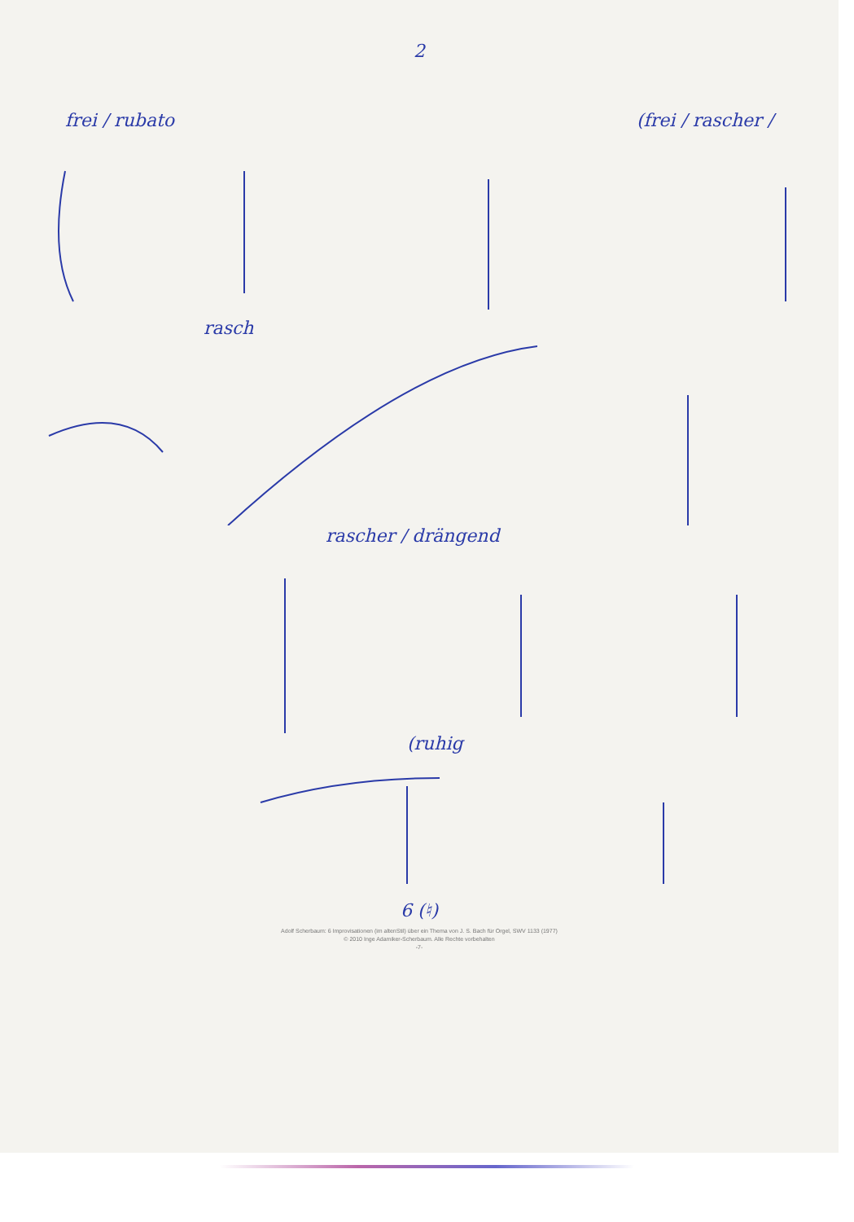2
frei / rubato (frei / rascher /
rasch
rascher / drängend
(ruhig
6 (♮)
Adolf Scherbaum: 6 Improvisationen (im altenStil) über ein Thema von J. S. Bach für Orgel, SWV 1133 (1977)
© 2010 Inge Adamiker-Scherbaum. Alle Rechte vorbehalten
-7-